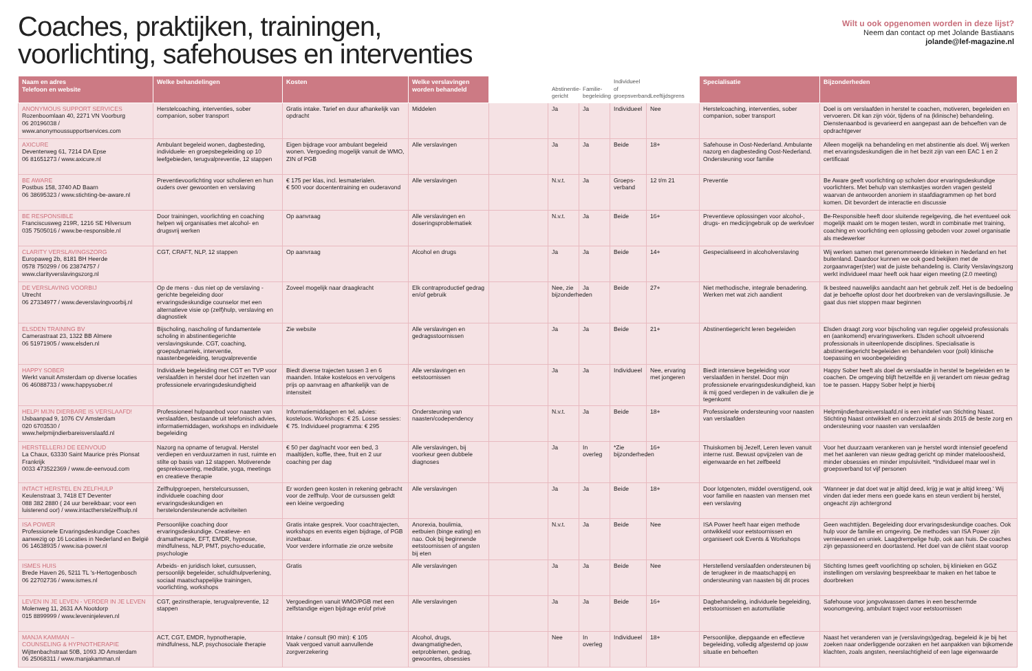Coaches, praktijken, trainingen,
voorlichting, safehouses en interventies
Wilt u ook opgenomen worden in deze lijst?
Neem dan contact op met Jolande Bastiaans
jolande@lef-magazine.nl
| Naam en adres Telefoon en website | Welke behandelingen | Kosten | Welke verslavingen worden behandeld | | Abstinentie­gericht | Familie­begeleiding | Individueel of groepsverband | Leeftijdsgrens | Specialisatie | Bijzonderheden |
| --- | --- | --- | --- | --- | --- | --- | --- | --- | --- | --- |
| ANONYMOUS SUPPORT SERVICES Rozenboomlaan 40, 2271 VN Voorburg 06 20196038 / www.anonymoussupportservices.com | Herstelcoaching, interventies, sober companion, sober transport | Gratis intake. Tarief en duur afhankelijk van opdracht | Middelen | | Ja | Ja | Individueel | Nee | Herstelcoaching, interventies, sober companion, sober transport | Doel is om verslaafden in herstel te coachen, motiveren, begeleiden en vervoeren. Dit kan zijn vóór, tijdens of na (klinische) behandeling. Dienstenaanbod is gevarieerd en aangepast aan de behoeften van de opdrachtgever |
| AXICURE Deventerweg 61, 7214 DA Epse 06 81651273 / www.axicure.nl | Ambulant begeleid wonen, dagbesteding, individuele- en groepsbegeleiding op 10 leefgebieden, terugvalpreventie, 12 stappen | Eigen bijdrage voor ambulant begeleid wonen. Vergoeding mogelijk vanuit de WMO, ZIN of PGB | Alle verslavingen | | Ja | Ja | Beide | 18+ | Safehouse in Oost-Nederland. Ambulante nazorg en dagbesteding Oost-Nederland. Ondersteuning voor familie | Alleen mogelijk na behandeling en met abstinentie als doel. Wij werken met ervaringsdeskundigen die in het bezit zijn van een EAC 1 en 2 certificaat |
| BE AWARE Postbus 158, 3740 AD Baarn 06 38695323 / www.stichting-be-aware.nl | Preventievoorlichting voor scholieren en hun ouders over gewoonten en verslaving | € 175 per klas, incl. lesmaterialen. € 500 voor docententraining en ouderavond | Alle verslavingen | | N.v.t. | Ja | Groeps-verband | 12 t/m 21 | Preventie | Be Aware geeft voorlichting op scholen door ervaringsdeskundige voorlichters. Met behulp van stemkastjes worden vragen gesteld waarvan de antwoorden anoniem in staafdiagrammen op het bord komen. Dit bevordert de interactie en discussie |
| BE RESPONSIBLE Franciscusweg 219R, 1216 SE Hilversum 035 7505016 / www.be-responsible.nl | Door trainingen, voorlichting en coaching helpen wij organisaties met alcohol- en drugsvrij werken | Op aanvraag | Alle verslavingen en doseringsproblematiek | | N.v.t. | Ja | Beide | 16+ | Preventieve oplossingen voor alcohol-, drugs- en medicijngebruik op de werkvloer | Be-Responsible heeft door sluitende regelgeving, die het eventueel ook mogelijk maakt om te mogen testen, wordt in combinatie met training, coaching en voorlichting een oplossing geboden voor zowel organisatie als medewerker |
| CLARITY VERSLAVINGSZORG Europaweg 2b, 8181 BH Heerde 0578 750299 / 06 23874757 / www.clarityverslavingszorg.nl | CGT, CRAFT, NLP, 12 stappen | Op aanvraag | Alcohol en drugs | | Ja | Ja | Beide | 14+ | Gespecialiseerd in alcoholverslaving | Wij werken samen met gerenommeerde klinieken in Nederland en het buitenland. Daardoor kunnen we ook goed bekijken met de zorgaanvrager(ster) wat de juiste behandeling is. Clarity Verslavingszorg werkt individueel maar heeft ook haar eigen meeting (2.0 meeting) |
| DE VERSLAVING VOORBIJ Utrecht 06 27334977 / www.deverslavingvoorbij.nl | Op de mens - dus niet op de verslaving - gerichte begeleiding door ervaringsdeskundige counselor met een alternatieve visie op (zelf)hulp, verslaving en diagnostiek | Zoveel mogelijk naar draagkracht | Elk contraproductief gedrag en/of gebruik | | Nee, zie bijzonderheden | Ja | Beide | 27+ | Niet methodische, integrale benadering. Werken met wat zich aandient | Ik besteed nauwelijks aandacht aan het gebruik zelf. Het is de bedoeling dat je behoefte oplost door het doorbreken van de verslavingsillusie. Je gaat dus niet stoppen maar beginnen |
| ELSDEN TRAINING BV Camerastraat 23, 1322 BB Almere 06 51971905 / www.elsden.nl | Bijscholing, nascholing of fundamentele scholing in abstinentiegerichte verslavingskunde. CGT, coaching, groepsdynamiek, interventie, naastenbegeleiding, terugvalpreventie | Zie website | Alle verslavingen en gedragsstoornissen | | Ja | Ja | Beide | 21+ | Abstinentiegericht leren begeleiden | Elsden draagt zorg voor bijscholing van regulier opgeleid professionals en (aankomend) ervaringswerkers. Elsden schoolt uitvoerend professionals in uiteenlopende disciplines. Specialisatie is abstinentiegericht begeleiden en behandelen voor (poli) klinische toepassing en woonbegeleiding |
| HAPPY SOBER Werkt vanuit Amsterdam op diverse locaties 06 46088733 / www.happysober.nl | Individuele begeleiding met CGT en TVP voor verslaafden in herstel door het inzetten van professionele ervaringsdeskundigheid | Biedt diverse trajecten tussen 3 en 6 maanden. Intake kosteloos en vervolgens prijs op aanvraag en afhankelijk van de intensiteit | Alle verslavingen en eetstoornissen | | Ja | Ja | Individueel | Nee, ervaring met jongeren | Biedt intensieve begeleiding voor verslaafden in herstel. Door mijn professionele ervaringsdeskundigheid, kan ik mij goed verdiepen in de valkuilen die je tegenkomt | Happy Sober heeft als doel de verslaafde in herstel te begeleiden en te coachen. De omgeving blijft hetzelfde en jij verandert om nieuw gedrag toe te passen. Happy Sober helpt je hierbij |
| HELP! MIJN DIERBARE IS VERSLAAFD! IJsbaanpad 9, 1076 CV Amsterdam 020 6703530 / www.helpmijndierbareisverslaafd.nl | Professioneel hulpaanbod voor naasten van verslaafden, bestaande uit telefonisch advies, informatiemiddagen, workshops en individuele begeleiding | Informatiemiddagen en tel. advies: kosteloos. Workshops: € 25. Losse sessies: € 75. Individueel programma: € 295 | Ondersteuning van naasten/codependency | | N.v.t. | Ja | Beide | 18+ | Professionele ondersteuning voor naasten van verslaafden | Helpmijndierbareisverslaafd.nl is een initatief van Stichting Naast. Stichting Naast ontwikkelt en onderzoekt al sinds 2015 de beste zorg en ondersteuning voor naasten van verslaafden |
| HERSTELLERIJ DE EENVOUD La Chaux, 63330 Saint Maurice près Pionsat Frankrijk 0033 473522369 / www.de-eenvoud.com | Nazorg na opname of terugval. Herstel verdiepen en verduurzamen in rust, ruimte en stilte op basis van 12 stappen. Motiverende gespreksvoering, meditatie, yoga, meetings en creatieve therapie | € 50 per dag/nacht voor een bed, 3 maaltijden, koffie, thee, fruit en 2 uur coaching per dag | Alle verslavingen, bij voorkeur geen dubbele diagnoses | | Ja | In overleg | *Zie bijzonderheden | 16+ | Thuiskomen bij Jezelf, Leren leven vanuit interne rust. Bewust opvijzelen van de eigenwaarde en het zelfbeeld | Voor het duurzaam verankeren van je herstel wordt intensief geoefend met het aanleren van nieuw gedrag gericht op minder matelooosheid, minder obsessies en minder impulsiviteit. *Individueel maar wel in groepsverband tot vijf personen |
| INTACT HERSTEL EN ZELFHULP Keulenstraat 3, 7418 ET Deventer 088 382 2880 ( 24 uur bereikbaar; voor een luisterend oor) / www.intactherstelzelfhulp.nl | Zelfhulpgroepen, herstelcursussen, individuele coaching door ervaringsdeskundigen en herstelondersteunende activiteiten | Er worden geen kosten in rekening gebracht voor de zelfhulp. Voor de cursussen geldt een kleine vergoeding | Alle verslavingen | | Ja | Ja | Beide | 18+ | Door lotgenoten, middel overstijgend, ook voor familie en naasten van mensen met een verslaving | 'Wanneer je dat doet wat je altijd deed, krijg je wat je altijd kreeg.' Wij vinden dat ieder mens een goede kans en steun verdient bij herstel, ongeacht zijn achtergrond |
| ISA POWER Professionele Ervaringsdeskundige Coaches aanwezig op 16 Locaties in Nederland en België 06 14638935 / www.isa-power.nl | Persoonlijke coaching door ervaringsdeskundige. Creatieve- en dramatherapie, EFT, EMDR, hypnose, mindfulness, NLP, PMT, psycho-educatie, psychologie | Gratis intake gesprek. Voor coachtrajecten, workshops en events eigen bijdrage, of PGB inzetbaar. Voor verdere informatie zie onze website | Anorexia, boulimia, eetbuien (binge eating) en nao. Ook bij beginnende eetstoornissen of angsten bij eten | | N.v.t. | Ja | Beide | Nee | ISA Power heeft haar eigen methode ontwikkeld voor eetstoornissen en organiseert ook Events & Workshops | Geen wachttijden. Begeleiding door ervaringsdeskundige coaches. Ook hulp voor de familie en omgeving. De methodes van ISA Power zijn vernieuwend en uniek. Laagdrempelige hulp, ook aan huis. De coaches zijn gepassioneerd en doortastend. Het doel van de cliënt staat voorop |
| ISMES HUIS Brede Haven 26, 5211 TL 's-Hertogenbosch 06 22702736 / www.ismes.nl | Arbeids- en juridisch loket, cursussen, persoonlijk begeleider, schuldhulpverlening, sociaal maatschappelijke trainingen, voorlichting, workshops | Gratis | Alle verslavingen | | Ja | Ja | Beide | Nee | Herstellend verslaafden ondersteunen bij de terugkeer in de maatschappij en ondersteuning van naasten bij dit proces | Stichting Ismes geeft voorlichting op scholen, bij klinieken en GGZ instellingen om verslaving bespreekbaar te maken en het taboe te doorbreken |
| LEVEN IN JE LEVEN - VERDER IN JE LEVEN Molenweg 11, 2631 AA Nootdorp 015 8899999 / www.leveninjeleven.nl | CGT, gezinstherapie, terugvalpreventie, 12 stappen | Vergoedingen vanuit WMO/PGB met een zelfstandige eigen bijdrage en/of privé | Alle verslavingen | | Ja | Ja | Beide | 16+ | Dagbehandeling, individuele begeleiding, eetstoornissen en automutilatie | Safehouse voor jongvolwassen dames in een beschermde woonomgeving, ambulant traject voor eetstoornissen |
| MANJA KAMMAN – COUNSELING & HYPNOTHERAPIE Wijttenbachstraat 50B, 1093 JD Amsterdam 06 25068311 / www.manjakamman.nl | ACT, CGT, EMDR, hypnotherapie, mindfulness, NLP, psychosociale therapie | Intake / consult (90 min): € 105 Vaak vergoed vanuit aanvullende zorgverzekering | Alcohol, drugs, dwangmatigheden, eetproblemen, gedrag, gewoontes, obsessies | | Nee | In overleg | Individueel | 18+ | Persoonlijke, diepgaande en effectieve begeleiding, volledig afgestemd op jouw situatie en behoeften | Naast het veranderen van je (verslavings)gedrag, begeleid ik je bij het zoeken naar onderliggende oorzaken en het aanpakken van bijkomende klachten, zoals angsten, neerslachtigheid of een lage eigenwaarde |